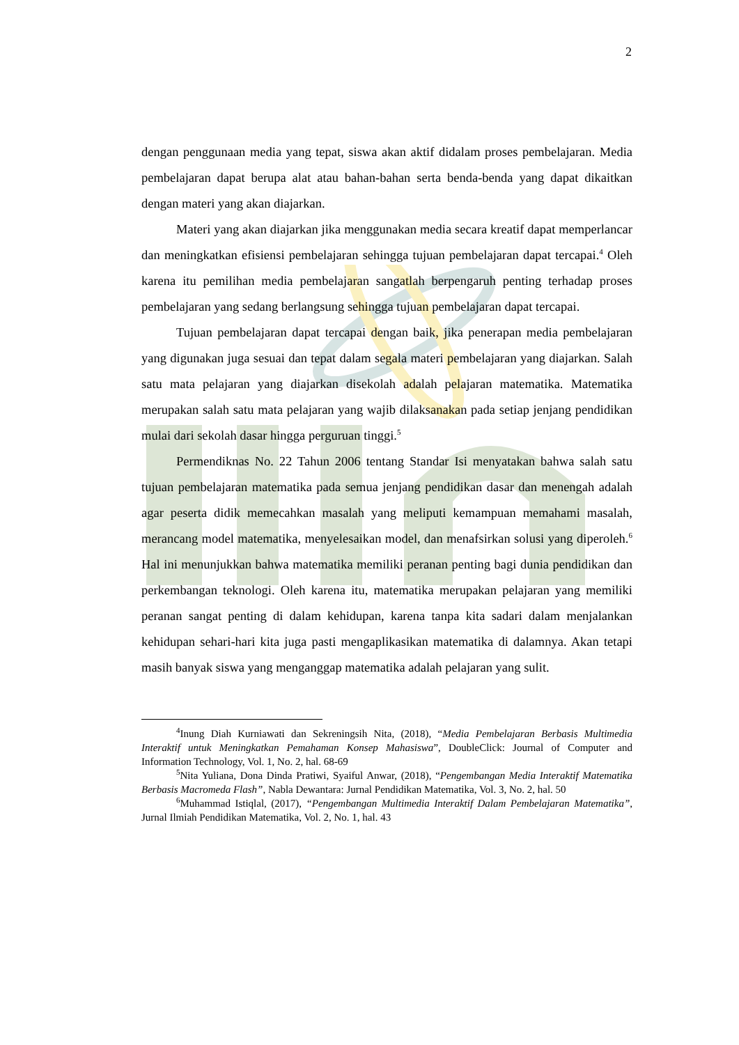2
dengan penggunaan media yang tepat, siswa akan aktif didalam proses pembelajaran. Media pembelajaran dapat berupa alat atau bahan-bahan serta benda-benda yang dapat dikaitkan dengan materi yang akan diajarkan.
Materi yang akan diajarkan jika menggunakan media secara kreatif dapat memperlancar dan meningkatkan efisiensi pembelajaran sehingga tujuan pembelajaran dapat tercapai.<sup>4</sup> Oleh karena itu pemilihan media pembelajaran sangatlah berpengaruh penting terhadap proses pembelajaran yang sedang berlangsung sehingga tujuan pembelajaran dapat tercapai.
Tujuan pembelajaran dapat tercapai dengan baik, jika penerapan media pembelajaran yang digunakan juga sesuai dan tepat dalam segala materi pembelajaran yang diajarkan. Salah satu mata pelajaran yang diajarkan disekolah adalah pelajaran matematika. Matematika merupakan salah satu mata pelajaran yang wajib dilaksanakan pada setiap jenjang pendidikan mulai dari sekolah dasar hingga perguruan tinggi.<sup>5</sup>
Permendiknas No. 22 Tahun 2006 tentang Standar Isi menyatakan bahwa salah satu tujuan pembelajaran matematika pada semua jenjang pendidikan dasar dan menengah adalah agar peserta didik memecahkan masalah yang meliputi kemampuan memahami masalah, merancang model matematika, menyelesaikan model, dan menafsirkan solusi yang diperoleh.<sup>6</sup> Hal ini menunjukkan bahwa matematika memiliki peranan penting bagi dunia pendidikan dan perkembangan teknologi. Oleh karena itu, matematika merupakan pelajaran yang memiliki peranan sangat penting di dalam kehidupan, karena tanpa kita sadari dalam menjalankan kehidupan sehari-hari kita juga pasti mengaplikasikan matematika di dalamnya. Akan tetapi masih banyak siswa yang menganggap matematika adalah pelajaran yang sulit.
<sup>4</sup> Inung Diah Kurniawati dan Sekreningsih Nita, (2018), “Media Pembelajaran Berbasis Multimedia Interaktif untuk Meningkatkan Pemahaman Konsep Mahasiswa”, DoubleClick: Journal of Computer and Information Technology, Vol. 1, No. 2, hal. 68-69
<sup>5</sup> Nita Yuliana, Dona Dinda Pratiwi, Syaiful Anwar, (2018), “Pengembangan Media Interaktif Matematika Berbasis Macromeda Flash”, Nabla Dewantara: Jurnal Pendidikan Matematika, Vol. 3, No. 2, hal. 50
<sup>6</sup> Muhammad Istiqlal, (2017), “Pengembangan Multimedia Interaktif Dalam Pembelajaran Matematika”, Jurnal Ilmiah Pendidikan Matematika, Vol. 2, No. 1, hal. 43